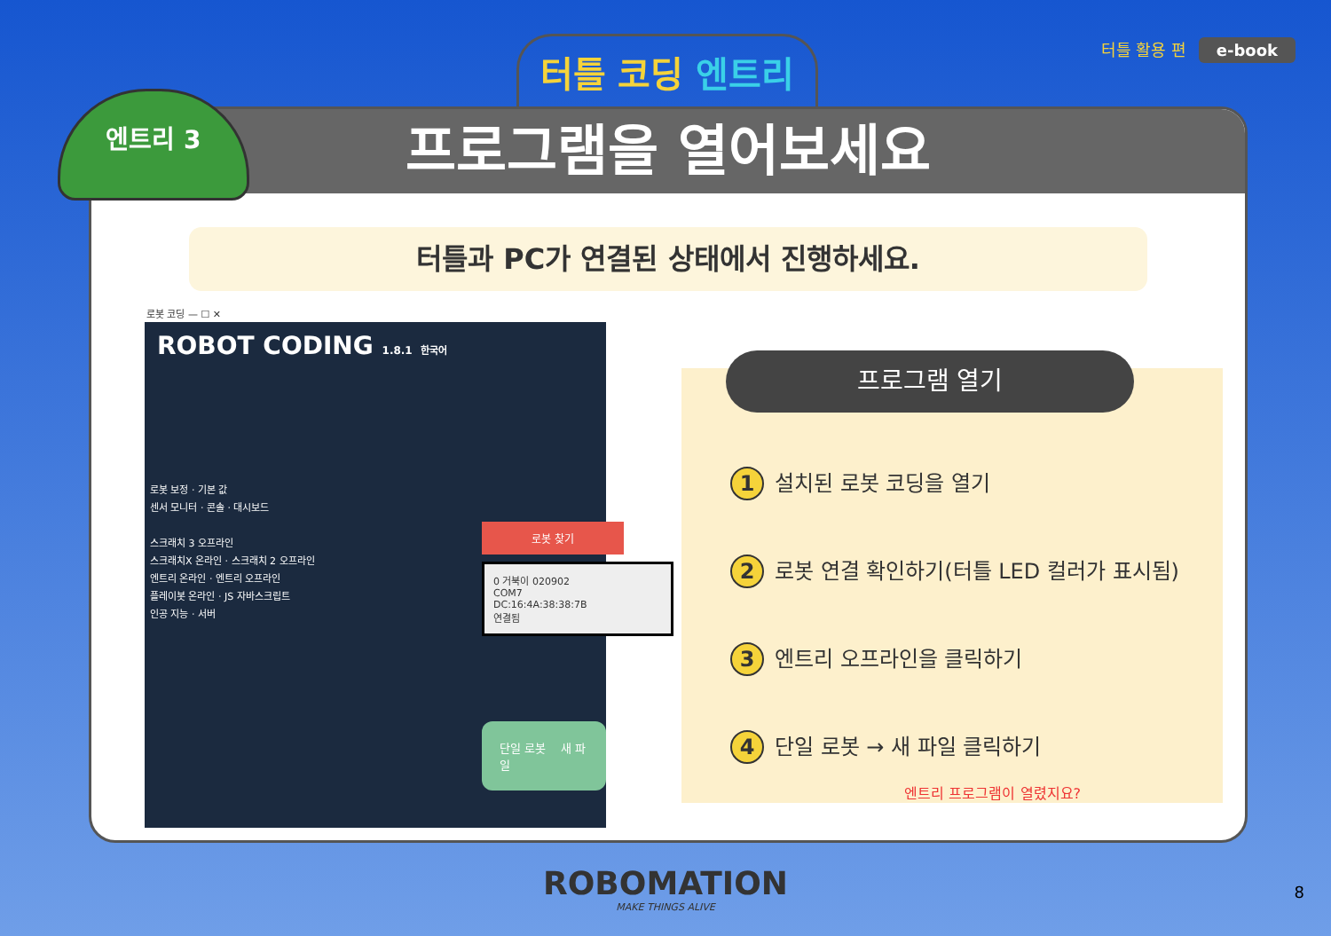터틀 코딩 엔트리 터틀 활용 편 e-book
프로그램을 열어보세요
터틀과 PC가 연결된 상태에서 진행하세요.
로봇 코딩 — ☐ ✕
ROBOT CODING 1.8.1 한국어
로봇 보정 · 기본 값
센서 모니터 · 콘솔 · 대시보드
스크래치 3 오프라인
스크래치X 온라인 · 스크래치 2 오프라인
엔트리 온라인 · 엔트리 오프라인
플레이봇 온라인 · JS 자바스크립트
인공 지능 · 서버
로봇 찾기
0 거북이 020902
COM7
DC:16:4A:38:38:7B
연결됨
단일 로봇 새 파일
프로그램 열기
1 설치된 로봇 코딩을 열기
2 로봇 연결 확인하기(터틀 LED 컬러가 표시됨)
3 엔트리 오프라인을 클릭하기
4 단일 로봇 → 새 파일 클릭하기
엔트리 프로그램이 열렸지요?
엔트리 3
ROBOMATION
MAKE THINGS ALIVE
8